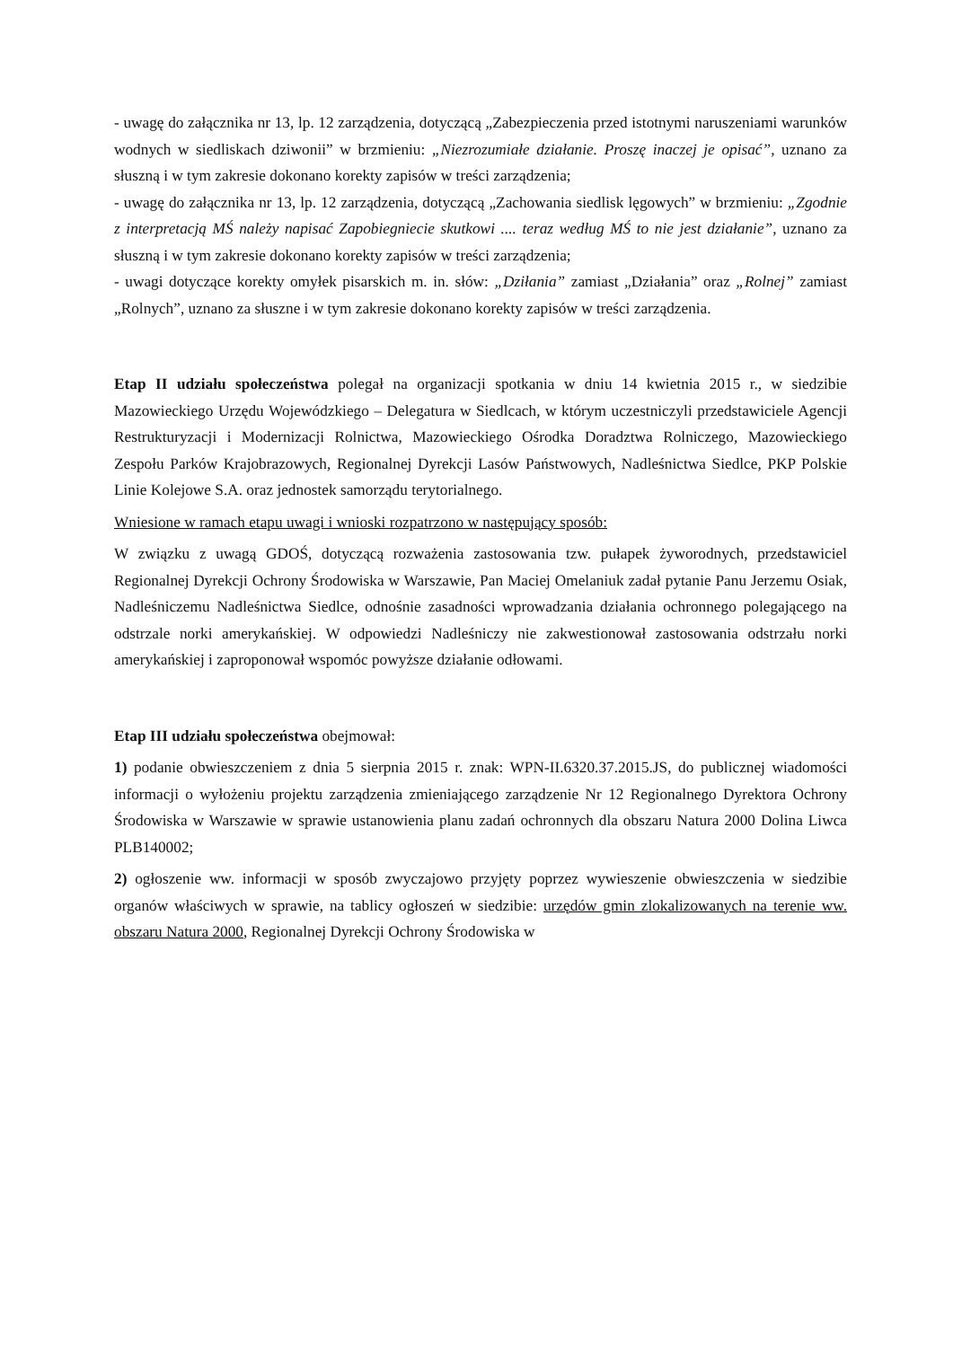- uwagę do załącznika nr 13, lp. 12 zarządzenia, dotyczącą „Zabezpieczenia przed istotnymi naruszeniami warunków wodnych w siedliskach dziwonii” w brzmieniu: „Niezrozumiałe działanie. Proszę inaczej je opisać”, uznano za słuszną i w tym zakresie dokonano korekty zapisów w treści zarządzenia;
- uwagę do załącznika nr 13, lp. 12 zarządzenia, dotyczącą „Zachowania siedlisk lęgowych” w brzmieniu: „Zgodnie z interpretacją MŚ należy napisać Zapobiegniecie skutkowi .... teraz według MŚ to nie jest działanie”, uznano za słuszną i w tym zakresie dokonano korekty zapisów w treści zarządzenia;
- uwagi dotyczące korekty omyłek pisarskich m. in. słów: „Dziłania” zamiast „Działania” oraz „Rolnej” zamiast „Rolnych”, uznano za słuszne i w tym zakresie dokonano korekty zapisów w treści zarządzenia.
Etap II udziału społeczeństwa polegał na organizacji spotkania w dniu 14 kwietnia 2015 r., w siedzibie Mazowieckiego Urzędu Wojewódzkiego – Delegatura w Siedlcach, w którym uczestniczyli przedstawiciele Agencji Restrukturyzacji i Modernizacji Rolnictwa, Mazowieckiego Ośrodka Doradztwa Rolniczego, Mazowieckiego Zespołu Parków Krajobrazowych, Regionalnej Dyrekcji Lasów Państwowych, Nadleśnictwa Siedlce, PKP Polskie Linie Kolejowe S.A. oraz jednostek samorządu terytorialnego.
Wniesione w ramach etapu uwagi i wnioski rozpatrzono w następujący sposób:
W związku z uwagą GDOŚ, dotyczącą rozważenia zastosowania tzw. pułapek żyworodnych, przedstawiciel Regionalnej Dyrekcji Ochrony Środowiska w Warszawie, Pan Maciej Omelaniuk zadał pytanie Panu Jerzemu Osiak, Nadleśniczemu Nadleśnictwa Siedlce, odnośnie zasadności wprowadzania działania ochronnego polegającego na odstrzale norki amerykańskiej. W odpowiedzi Nadleśniczy nie zakwestionował zastosowania odstrzału norki amerykańskiej i zaproponował wspomóc powyższe działanie odłowami.
Etap III udziału społeczeństwa obejmował:
1) podanie obwieszczeniem z dnia 5 sierpnia 2015 r. znak: WPN-II.6320.37.2015.JS, do publicznej wiadomości informacji o wyłożeniu projektu zarządzenia zmieniającego zarządzenie Nr 12 Regionalnego Dyrektora Ochrony Środowiska w Warszawie w sprawie ustanowienia planu zadań ochronnych dla obszaru Natura 2000 Dolina Liwca PLB140002;
2) ogłoszenie ww. informacji w sposób zwyczajowo przyjęty poprzez wywieszenie obwieszczenia w siedzibie organów właściwych w sprawie, na tablicy ogłoszeń w siedzibie: urzędów gmin zlokalizowanych na terenie ww. obszaru Natura 2000, Regionalnej Dyrekcji Ochrony Środowiska w